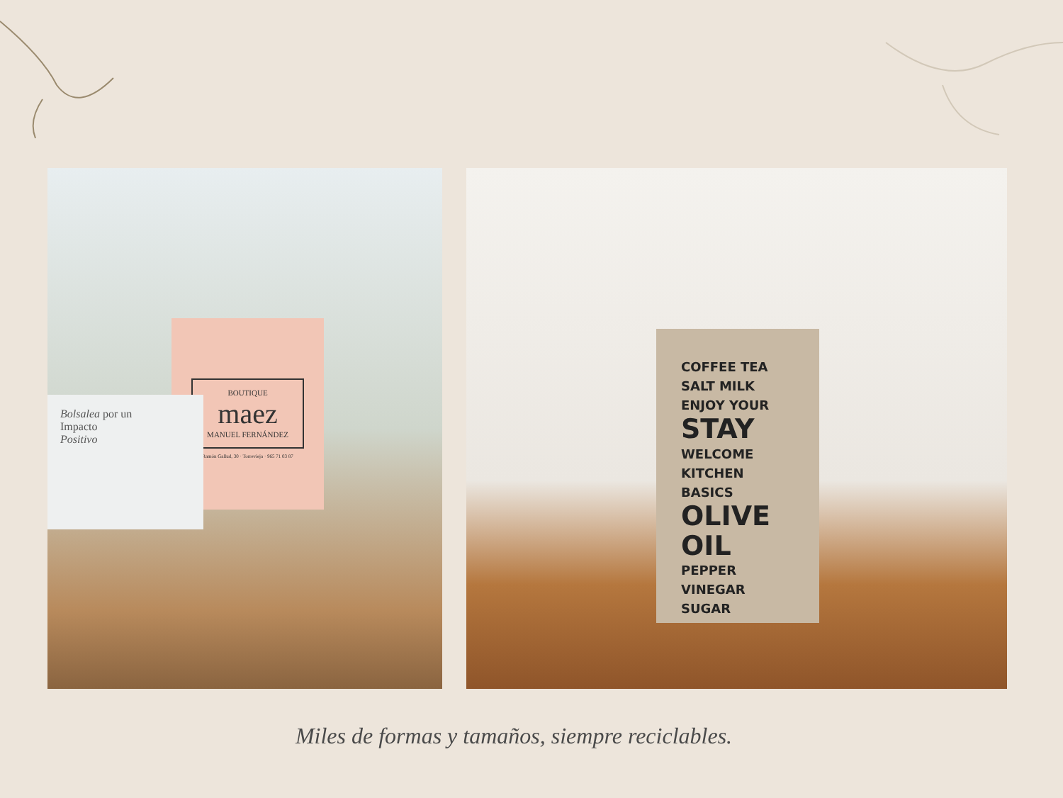BOUTIQUE
maez
MANUEL FERNÁNDEZ
Ramón Gallud, 30 · Torrevieja · 965 71 03 87
Bolsalea por un
Impacto
Positivo
COFFEE TEA
SALT MILK
ENJOY YOUR
STAY
WELCOME
KITCHEN BASICS
OLIVE OIL
PEPPER VINEGAR SUGAR
Miles de formas y tamaños, siempre reciclables.